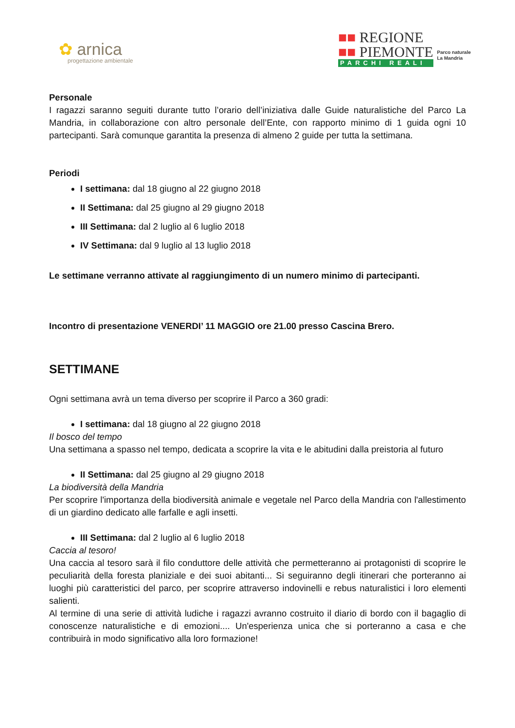✿ arnica
progettazione ambientale
■■ REGIONE
■■ PIEMONTE
PARCHI REALI
Parco naturale
La Mandria
Personale
I ragazzi saranno seguiti durante tutto l’orario dell’iniziativa dalle Guide naturalistiche del Parco La Mandria, in collaborazione con altro personale dell’Ente, con rapporto minimo di 1 guida ogni 10 partecipanti. Sarà comunque garantita la presenza di almeno 2 guide per tutta la settimana.
Periodi
I settimana: dal 18 giugno al 22 giugno 2018
II Settimana: dal 25 giugno al 29 giugno 2018
III Settimana: dal 2 luglio al 6 luglio 2018
IV Settimana: dal 9 luglio al 13 luglio 2018
Le settimane verranno attivate al raggiungimento di un numero minimo di partecipanti.
Incontro di presentazione VENERDI’ 11 MAGGIO ore 21.00 presso Cascina Brero.
SETTIMANE
Ogni settimana avrà un tema diverso per scoprire il Parco a 360 gradi:
I settimana: dal 18 giugno al 22 giugno 2018
Il bosco del tempo
Una settimana a spasso nel tempo, dedicata a scoprire la vita e le abitudini dalla preistoria al futuro
II Settimana: dal 25 giugno al 29 giugno 2018
La biodiversità della Mandria
Per scoprire l'importanza della biodiversità animale e vegetale nel Parco della Mandria con l'allestimento di un giardino dedicato alle farfalle e agli insetti.
III Settimana: dal 2 luglio al 6 luglio 2018
Caccia al tesoro!
Una caccia al tesoro sarà il filo conduttore delle attività che permetteranno ai protagonisti di scoprire le peculiarità della foresta planiziale e dei suoi abitanti... Si seguiranno degli itinerari che porteranno ai luoghi più caratteristici del parco, per scoprire attraverso indovinelli e rebus naturalistici i loro elementi salienti.
Al termine di una serie di attività ludiche i ragazzi avranno costruito il diario di bordo con il bagaglio di conoscenze naturalistiche e di emozioni.... Un'esperienza unica che si porteranno a casa e che contribuirà in modo significativo alla loro formazione!